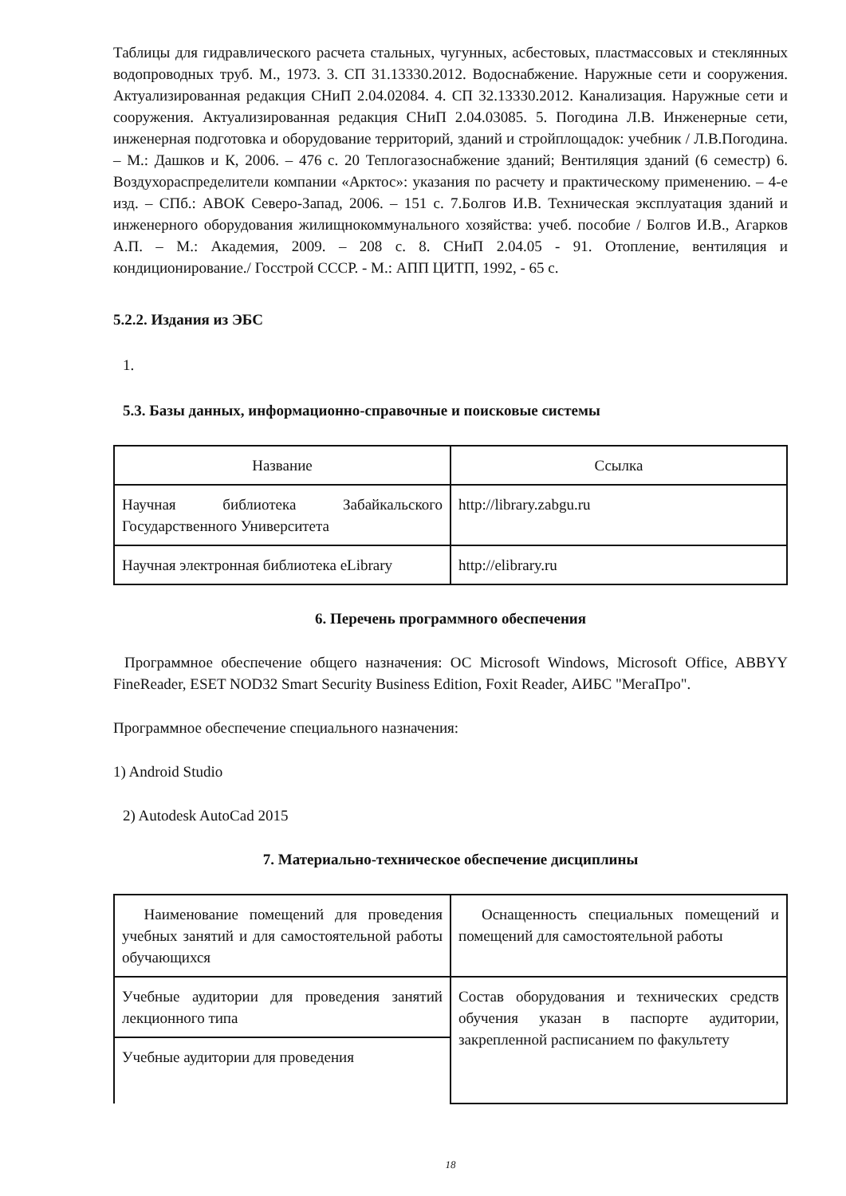Таблицы для гидравлического расчета стальных, чугунных, асбестовых, пластмассовых и стеклянных водопроводных труб. М., 1973. 3. СП 31.13330.2012. Водоснабжение. Наружные сети и сооружения. Актуализированная редакция СНиП 2.04.02084. 4. СП 32.13330.2012. Канализация. Наружные сети и сооружения. Актуализированная редакция СНиП 2.04.03085. 5. Погодина Л.В. Инженерные сети, инженерная подготовка и оборудование территорий, зданий и стройплощадок: учебник / Л.В.Погодина. – М.: Дашков и К, 2006. – 476 с. 20 Теплогазоснабжение зданий; Вентиляция зданий (6 семестр) 6. Воздухораспределители компании «Арктос»: указания по расчету и практическому применению. – 4-е изд. – СПб.: АВОК Северо-Запад, 2006. – 151 с. 7.Болгов И.В. Техническая эксплуатация зданий и инженерного оборудования жилищнокоммунального хозяйства: учеб. пособие / Болгов И.В., Агарков А.П. – М.: Академия, 2009. – 208 с. 8. СНиП 2.04.05 - 91. Отопление, вентиляция и кондиционирование./ Госстрой СССР. - М.: АПП ЦИТП, 1992, - 65 с.
5.2.2. Издания из ЭБС
1.
5.3. Базы данных, информационно-справочные и поисковые системы
| Название | Ссылка |
| Научная библиотека Забайкальского Государственного Университета | http://library.zabgu.ru |
| Научная электронная библиотека eLibrary | http://elibrary.ru |
6. Перечень программного обеспечения
Программное обеспечение общего назначения: ОС Microsoft Windows, Microsoft Office, ABBYY FineReader, ESET NOD32 Smart Security Business Edition, Foxit Reader, АИБС "МегаПро".
Программное обеспечение специального назначения:
1) Android Studio
2) Autodesk AutoCad 2015
7. Материально-техническое обеспечение дисциплины
| Наименование помещений для проведения учебных занятий и для самостоятельной работы обучающихся | Оснащенность специальных помещений и помещений для самостоятельной работы |
| Учебные аудитории для проведения занятий лекционного типа | Состав оборудования и технических средств обучения указан в паспорте аудитории, закрепленной расписанием по факультету |
| Учебные аудитории для проведения | |
18